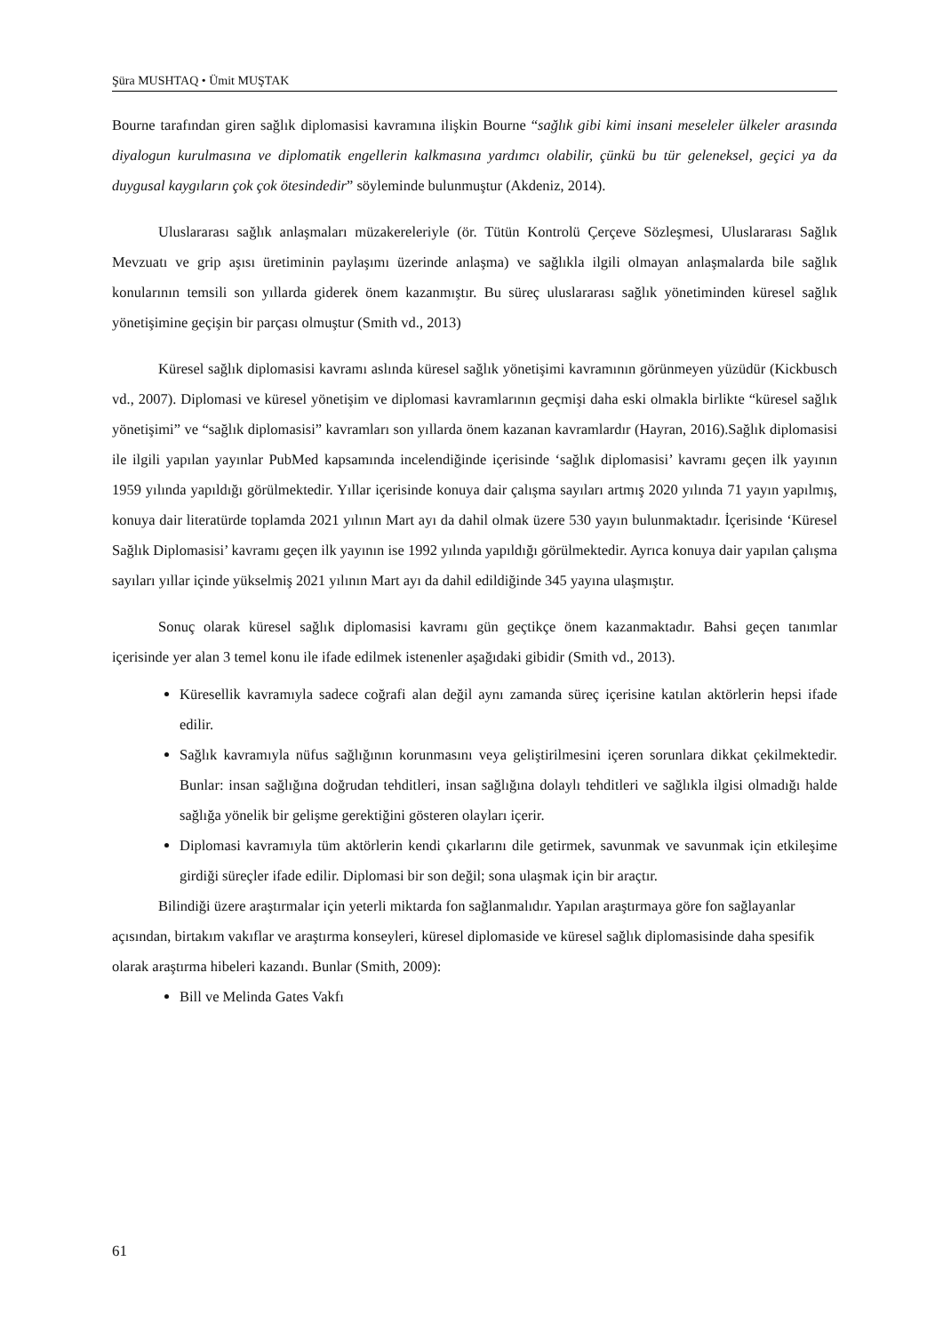Şüra MUSHTAQ • Ümit MUŞTAK
Bourne tarafından giren sağlık diplomasisi kavramına ilişkin Bourne “sağlık gibi kimi insani meseleler ülkeler arasında diyalogun kurulmasına ve diplomatik engellerin kalkmasına yardımcı olabilir, çünkü bu tür geleneksel, geçici ya da duygusal kaygıların çok çok ötesindedir” söyleminde bulunmuştur (Akdeniz, 2014).
Uluslararası sağlık anlaşmaları müzakereleriyle (ör. Tütün Kontrolü Çerçeve Sözleşmesi, Uluslararası Sağlık Mevzuatı ve grip aşısı üretiminin paylaşımı üzerinde anlaşma) ve sağlıkla ilgili olmayan anlaşmalarda bile sağlık konularının temsili son yıllarda giderek önem kazanmıştır. Bu süreç uluslararası sağlık yönetiminden küresel sağlık yönetişimine geçişin bir parçası olmuştur (Smith vd., 2013)
Küresel sağlık diplomasisi kavramı aslında küresel sağlık yönetişimi kavramının görünmeyen yüzüdür (Kickbusch vd., 2007). Diplomasi ve küresel yönetişim ve diplomasi kavramlarının geçmişi daha eski olmakla birlikte “küresel sağlık yönetişimi” ve “sağlık diplomasisi” kavramları son yıllarda önem kazanan kavramlardır (Hayran, 2016).Sağlık diplomasisi ile ilgili yapılan yayınlar PubMed kapsamında incelendiğinde içerisinde ‘sağlık diplomasisi’ kavramı geçen ilk yayının 1959 yılında yapıldığı görülmektedir. Yıllar içerisinde konuya dair çalışma sayıları artmış 2020 yılında 71 yayın yapılmış, konuya dair literatürde toplamda 2021 yılının Mart ayı da dahil olmak üzere 530 yayın bulunmaktadır. İçerisinde ‘Küresel Sağlık Diplomasisi’ kavramı geçen ilk yayının ise 1992 yılında yapıldığı görülmektedir. Ayrıca konuya dair yapılan çalışma sayıları yıllar içinde yükselmiş 2021 yılının Mart ayı da dahil edildiğinde 345 yayına ulaşmıştır.
Sonuç olarak küresel sağlık diplomasisi kavramı gün geçtikçe önem kazanmaktadır. Bahsi geçen tanımlar içerisinde yer alan 3 temel konu ile ifade edilmek istenenler aşağıdaki gibidir (Smith vd., 2013).
Küresellik kavramıyla sadece coğrafi alan değil aynı zamanda süreç içerisine katılan aktörlerin hepsi ifade edilir.
Sağlık kavramıyla nüfus sağlığının korunmasını veya geliştirilmesini içeren sorunlara dikkat çekilmektedir. Bunlar: insan sağlığına doğrudan tehditleri, insan sağlığına dolaylı tehditleri ve sağlıkla ilgisi olmadığı halde sağlığa yönelik bir gelişme gerektiğini gösteren olayları içerir.
Diplomasi kavramıyla tüm aktörlerin kendi çıkarlarını dile getirmek, savunmak ve savunmak için etkileşime girdiği süreçler ifade edilir. Diplomasi bir son değil; sona ulaşmak için bir araçtır.
Bilindiği üzere araştırmalar için yeterli miktarda fon sağlanmalıdır. Yapılan araştırmaya göre fon sağlayanlar açısından, birtakım vakıflar ve araştırma konseyleri, küresel diplomaside ve küresel sağlık diplomasisinde daha spesifik olarak araştırma hibeleri kazandı. Bunlar (Smith, 2009):
Bill ve Melinda Gates Vakfı
61